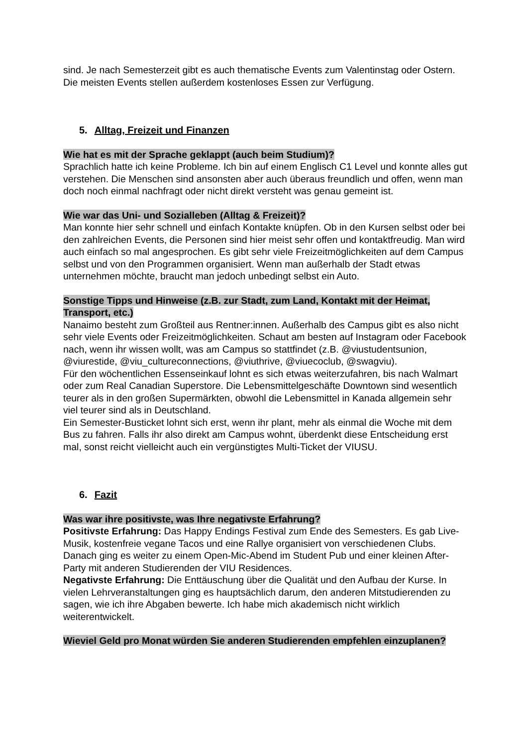sind. Je nach Semesterzeit gibt es auch thematische Events zum Valentinstag oder Ostern. Die meisten Events stellen außerdem kostenloses Essen zur Verfügung.
5. Alltag, Freizeit und Finanzen
Wie hat es mit der Sprache geklappt (auch beim Studium)?
Sprachlich hatte ich keine Probleme. Ich bin auf einem Englisch C1 Level und konnte alles gut verstehen. Die Menschen sind ansonsten aber auch überaus freundlich und offen, wenn man doch noch einmal nachfragt oder nicht direkt versteht was genau gemeint ist.
Wie war das Uni- und Sozialleben (Alltag & Freizeit)?
Man konnte hier sehr schnell und einfach Kontakte knüpfen. Ob in den Kursen selbst oder bei den zahlreichen Events, die Personen sind hier meist sehr offen und kontaktfreudig. Man wird auch einfach so mal angesprochen. Es gibt sehr viele Freizeitmöglichkeiten auf dem Campus selbst und von den Programmen organisiert. Wenn man außerhalb der Stadt etwas unternehmen möchte, braucht man jedoch unbedingt selbst ein Auto.
Sonstige Tipps und Hinweise (z.B. zur Stadt, zum Land, Kontakt mit der Heimat, Transport, etc.)
Nanaimo besteht zum Großteil aus Rentner:innen. Außerhalb des Campus gibt es also nicht sehr viele Events oder Freizeitmöglichkeiten. Schaut am besten auf Instagram oder Facebook nach, wenn ihr wissen wollt, was am Campus so stattfindet (z.B. @viustudentsunion, @viurestide, @viu_cultureconnections, @viuthrive, @viuecoclub, @swagviu).
Für den wöchentlichen Essenseinkauf lohnt es sich etwas weiterzufahren, bis nach Walmart oder zum Real Canadian Superstore. Die Lebensmittelgeschäfte Downtown sind wesentlich teurer als in den großen Supermärkten, obwohl die Lebensmittel in Kanada allgemein sehr viel teurer sind als in Deutschland.
Ein Semester-Busticket lohnt sich erst, wenn ihr plant, mehr als einmal die Woche mit dem Bus zu fahren. Falls ihr also direkt am Campus wohnt, überdenkt diese Entscheidung erst mal, sonst reicht vielleicht auch ein vergünstigtes Multi-Ticket der VIUSU.
6. Fazit
Was war ihre positivste, was Ihre negativste Erfahrung?
Positivste Erfahrung: Das Happy Endings Festival zum Ende des Semesters. Es gab Live-Musik, kostenfreie vegane Tacos und eine Rallye organisiert von verschiedenen Clubs. Danach ging es weiter zu einem Open-Mic-Abend im Student Pub und einer kleinen After-Party mit anderen Studierenden der VIU Residences.
Negativste Erfahrung: Die Enttäuschung über die Qualität und den Aufbau der Kurse. In vielen Lehrveranstaltungen ging es hauptsächlich darum, den anderen Mitstudierenden zu sagen, wie ich ihre Abgaben bewerte. Ich habe mich akademisch nicht wirklich weiterentwickelt.
Wieviel Geld pro Monat würden Sie anderen Studierenden empfehlen einzuplanen?